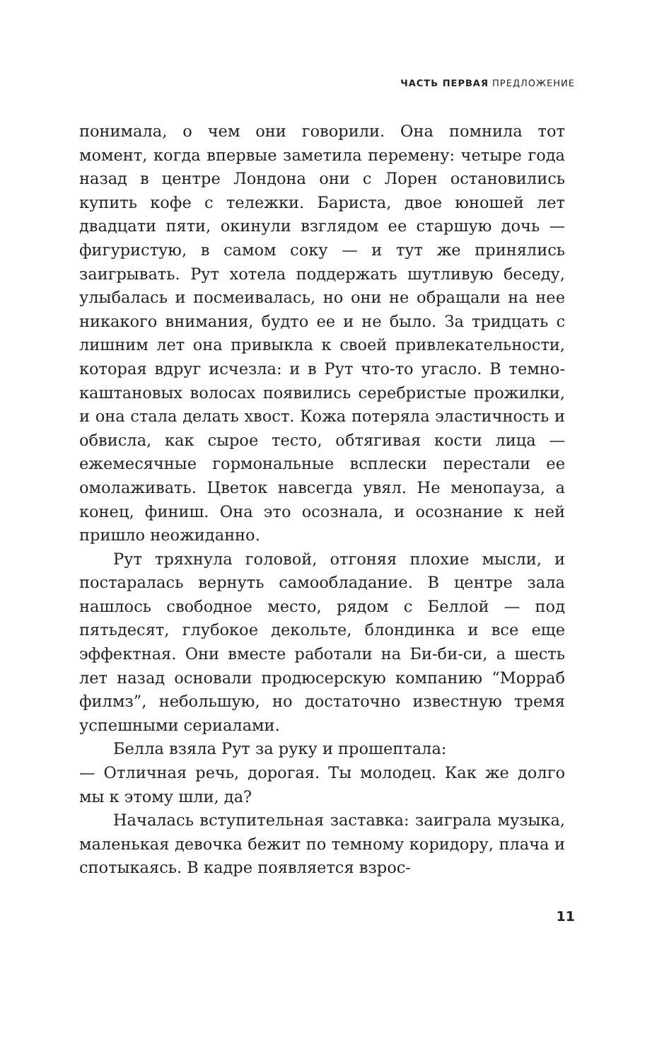ЧАСТЬ ПЕРВАЯ ПРЕДЛОЖЕНИЕ
понимала, о чем они говорили. Она помнила тот момент, когда впервые заметила перемену: четыре года назад в центре Лондона они с Лорен остановились купить кофе с тележки. Бариста, двое юношей лет двадцати пяти, окинули взглядом ее старшую дочь — фигуристую, в самом соку — и тут же принялись заигрывать. Рут хотела поддержать шутливую беседу, улыбалась и посмеивалась, но они не обращали на нее никакого внимания, будто ее и не было. За тридцать с лишним лет она привыкла к своей привлекательности, которая вдруг исчезла: и в Рут что-то угасло. В темно-каштановых волосах появились серебристые прожилки, и она стала делать хвост. Кожа потеряла эластичность и обвисла, как сырое тесто, обтягивая кости лица — ежемесячные гормональные всплески перестали ее омолаживать. Цветок навсегда увял. Не менопауза, а конец, финиш. Она это осознала, и осознание к ней пришло неожиданно.
Рут тряхнула головой, отгоняя плохие мысли, и постаралась вернуть самообладание. В центре зала нашлось свободное место, рядом с Беллой — под пятьдесят, глубокое декольте, блондинка и все еще эффектная. Они вместе работали на Би-би-си, а шесть лет назад основали продюсерскую компанию “Морраб филмз”, небольшую, но достаточно известную тремя успешными сериалами.
Белла взяла Рут за руку и прошептала:
— Отличная речь, дорогая. Ты молодец. Как же долго мы к этому шли, да?
Началась вступительная заставка: заиграла музыка, маленькая девочка бежит по темному коридору, плача и спотыкаясь. В кадре появляется взрос-
11